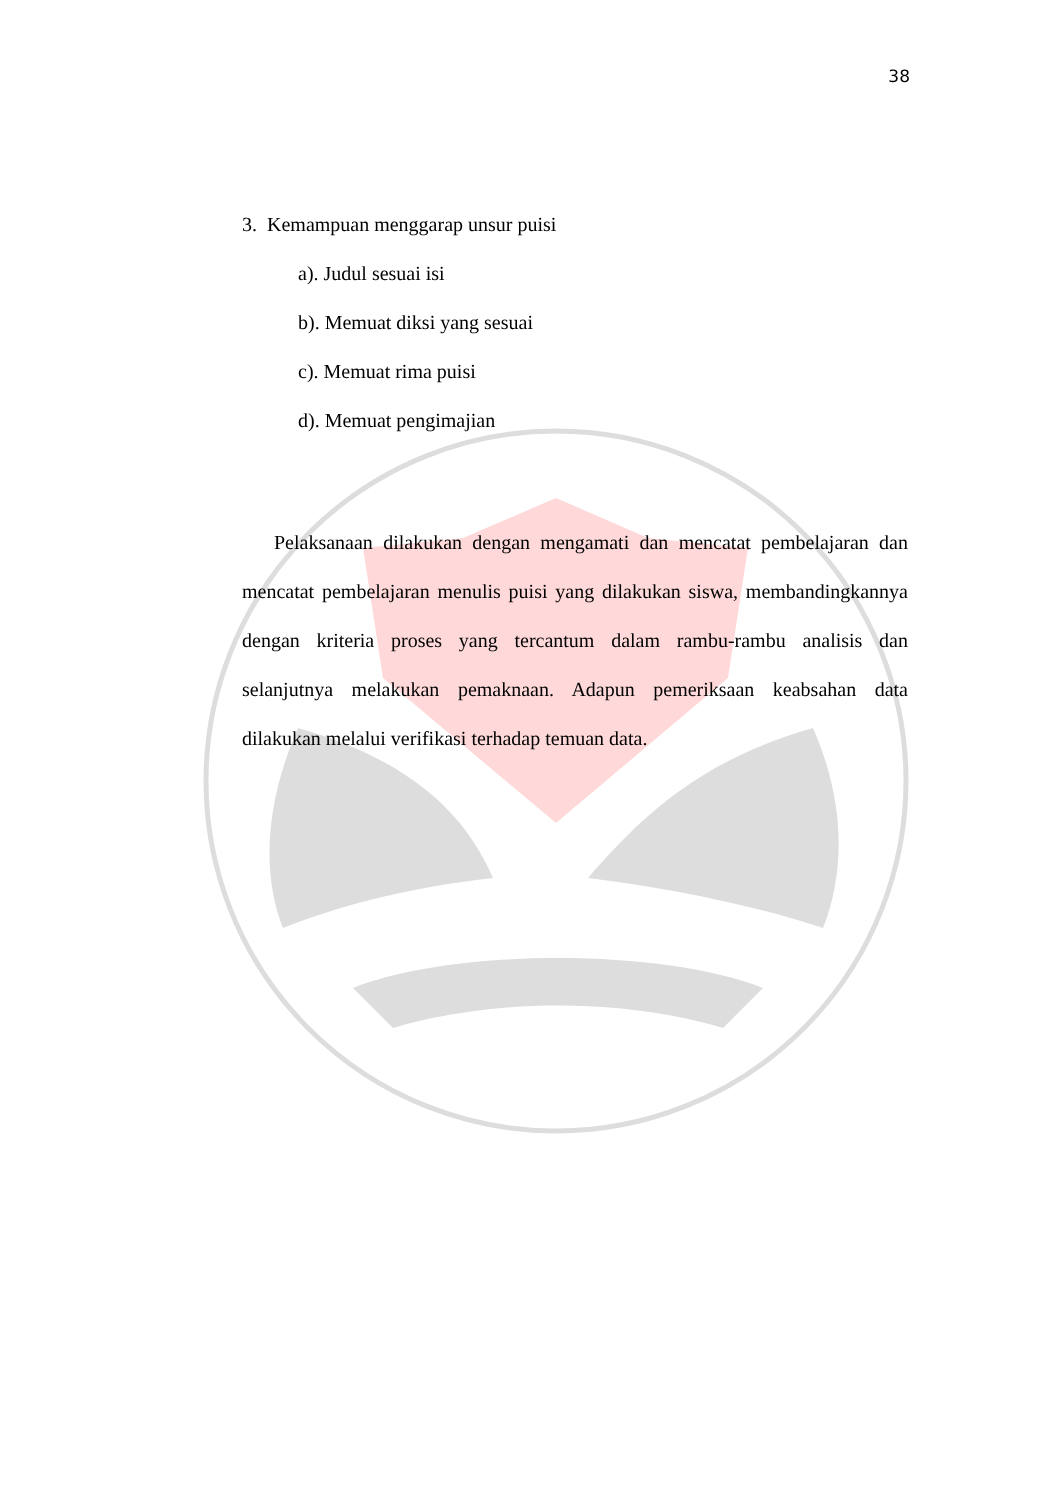38
3. Kemampuan menggarap unsur puisi
a). Judul sesuai isi
b). Memuat diksi yang sesuai
c). Memuat rima puisi
d). Memuat pengimajian
Pelaksanaan dilakukan dengan mengamati dan mencatat pembelajaran dan mencatat pembelajaran menulis puisi yang dilakukan siswa, membandingkannya dengan kriteria proses yang tercantum dalam rambu-rambu analisis dan selanjutnya melakukan pemaknaan. Adapun pemeriksaan keabsahan data dilakukan melalui verifikasi terhadap temuan data.